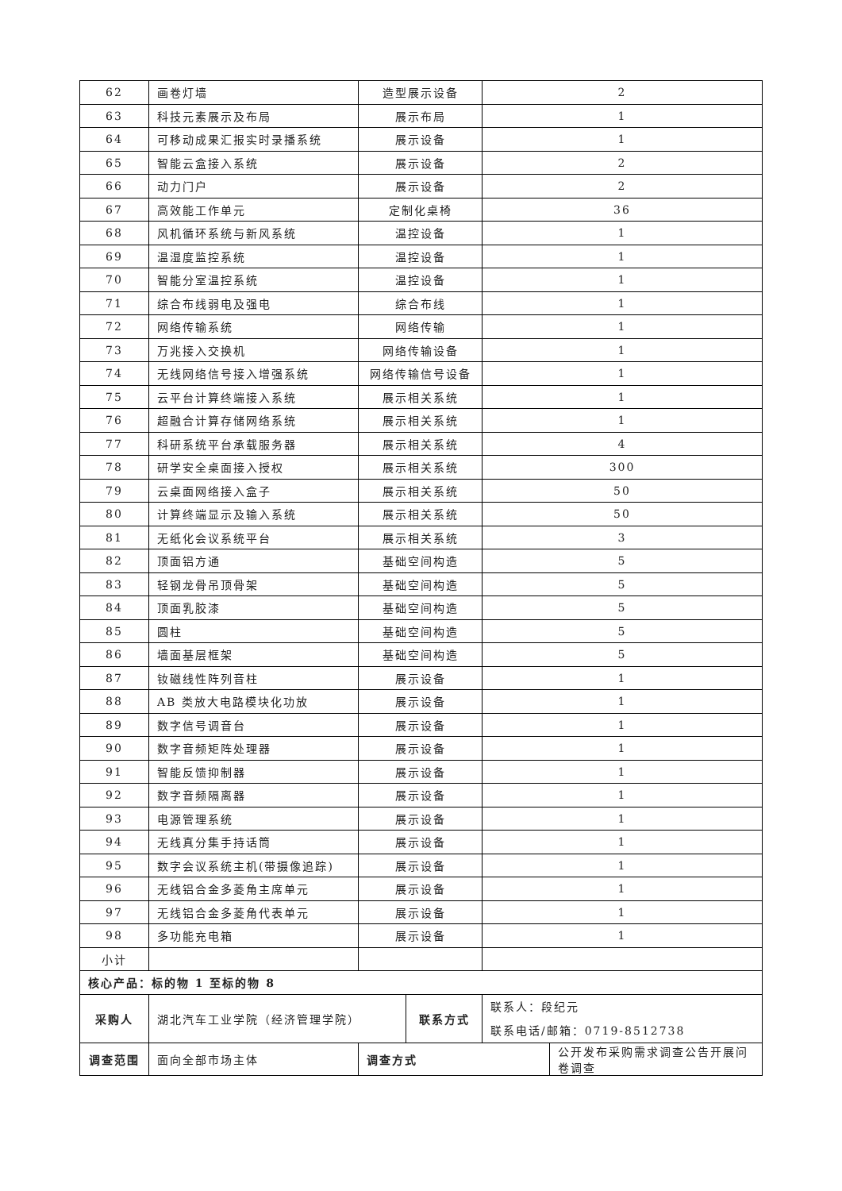| 62 | 画卷灯墙 | 造型展示设备 | | 2 | |
| 63 | 科技元素展示及布局 | 展示布局 | | 1 | |
| 64 | 可移动成果汇报实时录播系统 | 展示设备 | | 1 | |
| 65 | 智能云盒接入系统 | 展示设备 | | 2 | |
| 66 | 动力门户 | 展示设备 | | 2 | |
| 67 | 高效能工作单元 | 定制化桌椅 | | 36 | |
| 68 | 风机循环系统与新风系统 | 温控设备 | | 1 | |
| 69 | 温湿度监控系统 | 温控设备 | | 1 | |
| 70 | 智能分室温控系统 | 温控设备 | | 1 | |
| 71 | 综合布线弱电及强电 | 综合布线 | | 1 | |
| 72 | 网络传输系统 | 网络传输 | | 1 | |
| 73 | 万兆接入交换机 | 网络传输设备 | | 1 | |
| 74 | 无线网络信号接入增强系统 | 网络传输信号设备 | | 1 | |
| 75 | 云平台计算终端接入系统 | 展示相关系统 | | 1 | |
| 76 | 超融合计算存储网络系统 | 展示相关系统 | | 1 | |
| 77 | 科研系统平台承载服务器 | 展示相关系统 | | 4 | |
| 78 | 研学安全桌面接入授权 | 展示相关系统 | | 300 | |
| 79 | 云桌面网络接入盒子 | 展示相关系统 | | 50 | |
| 80 | 计算终端显示及输入系统 | 展示相关系统 | | 50 | |
| 81 | 无纸化会议系统平台 | 展示相关系统 | | 3 | |
| 82 | 顶面铝方通 | 基础空间构造 | | 5 | |
| 83 | 轻钢龙骨吊顶骨架 | 基础空间构造 | | 5 | |
| 84 | 顶面乳胶漆 | 基础空间构造 | | 5 | |
| 85 | 圆柱 | 基础空间构造 | | 5 | |
| 86 | 墙面基层框架 | 基础空间构造 | | 5 | |
| 87 | 钕磁线性阵列音柱 | 展示设备 | | 1 | |
| 88 | AB 类放大电路模块化功放 | 展示设备 | | 1 | |
| 89 | 数字信号调音台 | 展示设备 | | 1 | |
| 90 | 数字音频矩阵处理器 | 展示设备 | | 1 | |
| 91 | 智能反馈抑制器 | 展示设备 | | 1 | |
| 92 | 数字音频隔离器 | 展示设备 | | 1 | |
| 93 | 电源管理系统 | 展示设备 | | 1 | |
| 94 | 无线真分集手持话筒 | 展示设备 | | 1 | |
| 95 | 数字会议系统主机(带摄像追踪) | 展示设备 | | 1 | |
| 96 | 无线铝合金多菱角主席单元 | 展示设备 | | 1 | |
| 97 | 无线铝合金多菱角代表单元 | 展示设备 | | 1 | |
| 98 | 多功能充电箱 | 展示设备 | | 1 | |
| 小计 | | | | | |
| 核心产品：标的物 1 至标的物 8 | | | | | |
| 采购人 | 湖北汽车工业学院（经济管理学院） | | 联系方式 | 联系人：段纪元 联系电话/邮箱：0719-8512738 | |
| 调查范围 | 面向全部市场主体 | 调查方式 | | | 公开发布采购需求调查公告开展问卷调查 |